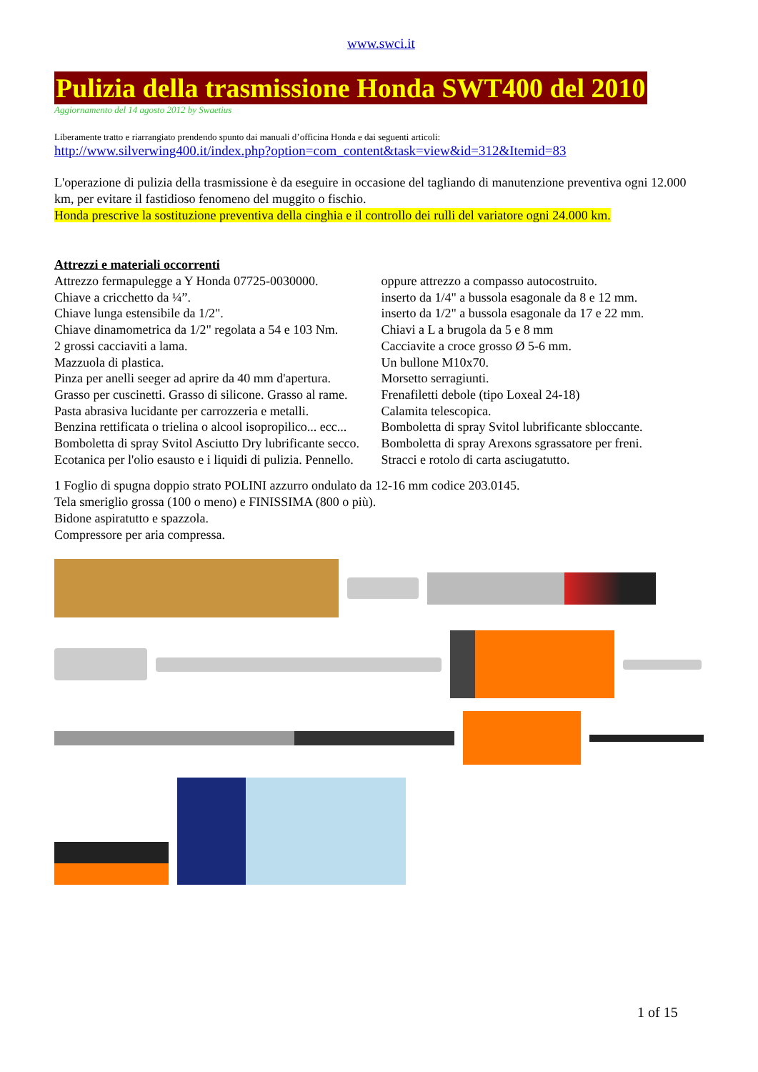www.swci.it
Pulizia della trasmissione Honda SWT400 del 2010
Aggiornamento del 14 agosto 2012 by Swaetius
Liberamente tratto e riarrangiato prendendo spunto dai manuali d’officina Honda e dai seguenti articoli:
http://www.silverwing400.it/index.php?option=com_content&task=view&id=312&Itemid=83
L'operazione di pulizia della trasmissione è da eseguire in occasione del tagliando di manutenzione preventiva ogni 12.000 km, per evitare il fastidioso fenomeno del muggito o fischio.
Honda prescrive la sostituzione preventiva della cinghia e il controllo dei rulli del variatore ogni 24.000 km.
Attrezzi e materiali occorrenti
Attrezzo fermapulegge a Y Honda 07725-0030000.
Chiave a cricchetto da ¼”.
Chiave lunga estensibile da 1/2".
Chiave dinamometrica da 1/2" regolata a 54 e 103 Nm.
2 grossi cacciaviti a lama.
Mazzuola di plastica.
Pinza per anelli seeger ad aprire da 40 mm d'apertura.
Grasso per cuscinetti. Grasso di silicone. Grasso al rame.
Pasta abrasiva lucidante per carrozzeria e metalli.
Benzina rettificata o trielina o alcool isopropilico... ecc...
Bomboletta di spray Svitol Asciutto Dry lubrificante secco.
Ecotanica per l'olio esausto e i liquidi di pulizia. Pennello.
oppure attrezzo a compasso autocostruito.
inserto da 1/4" a bussola esagonale da 8 e 12 mm.
inserto da 1/2" a bussola esagonale da 17 e 22 mm.
Chiavi a L a brugola da 5 e 8 mm
Cacciavite a croce grosso Ø 5-6 mm.
Un bullone M10x70.
Morsetto serragiunti.
Frenafiletti debole (tipo Loxeal 24-18)
Calamita telescopica.
Bomboletta di spray Svitol lubrificante sbloccante.
Bomboletta di spray Arexons sgrassatore per freni.
Stracci e rotolo di carta asciugatutto.
1 Foglio di spugna doppio strato POLINI azzurro ondulato da 12-16 mm codice 203.0145.
Tela smeriglio grossa (100 o meno) e FINISSIMA (800 o più).
Bidone aspiratutto e spazzola.
Compressore per aria compressa.
1 of 15